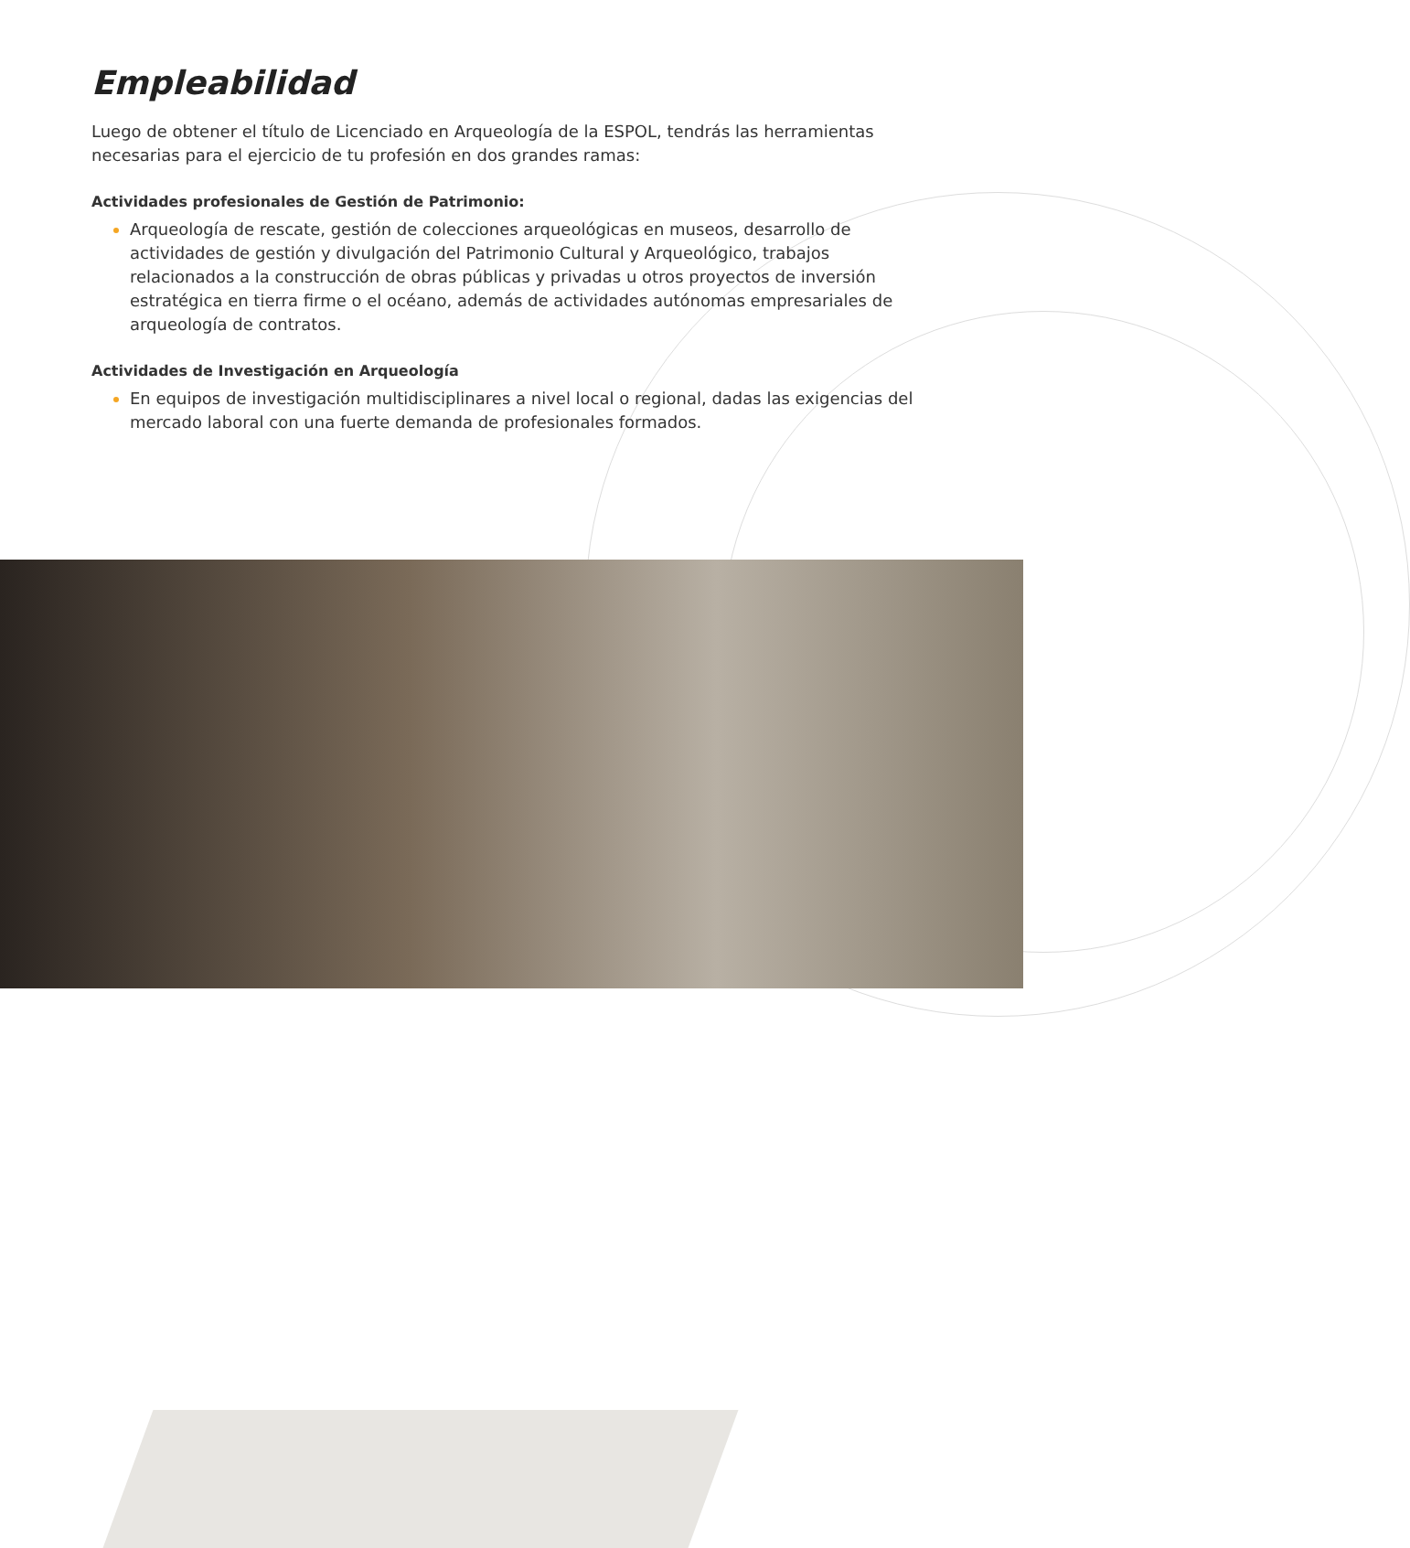Empleabilidad
Luego de obtener el título de Licenciado en Arqueología de la ESPOL, tendrás las herramientas necesarias para el ejercicio de tu profesión en dos grandes ramas:
Actividades profesionales de Gestión de Patrimonio:
Arqueología de rescate, gestión de colecciones arqueológicas en museos, desarrollo de actividades de gestión y divulgación del Patrimonio Cultural y Arqueológico, trabajos relacionados a la construcción de obras públicas y privadas u otros proyectos de inversión estratégica en tierra firme o el océano, además de actividades autónomas empresariales de arqueología de contratos.
Actividades de Investigación en Arqueología
En equipos de investigación multidisciplinares a nivel local o regional, dadas las exigencias del mercado laboral con una fuerte demanda de profesionales formados.